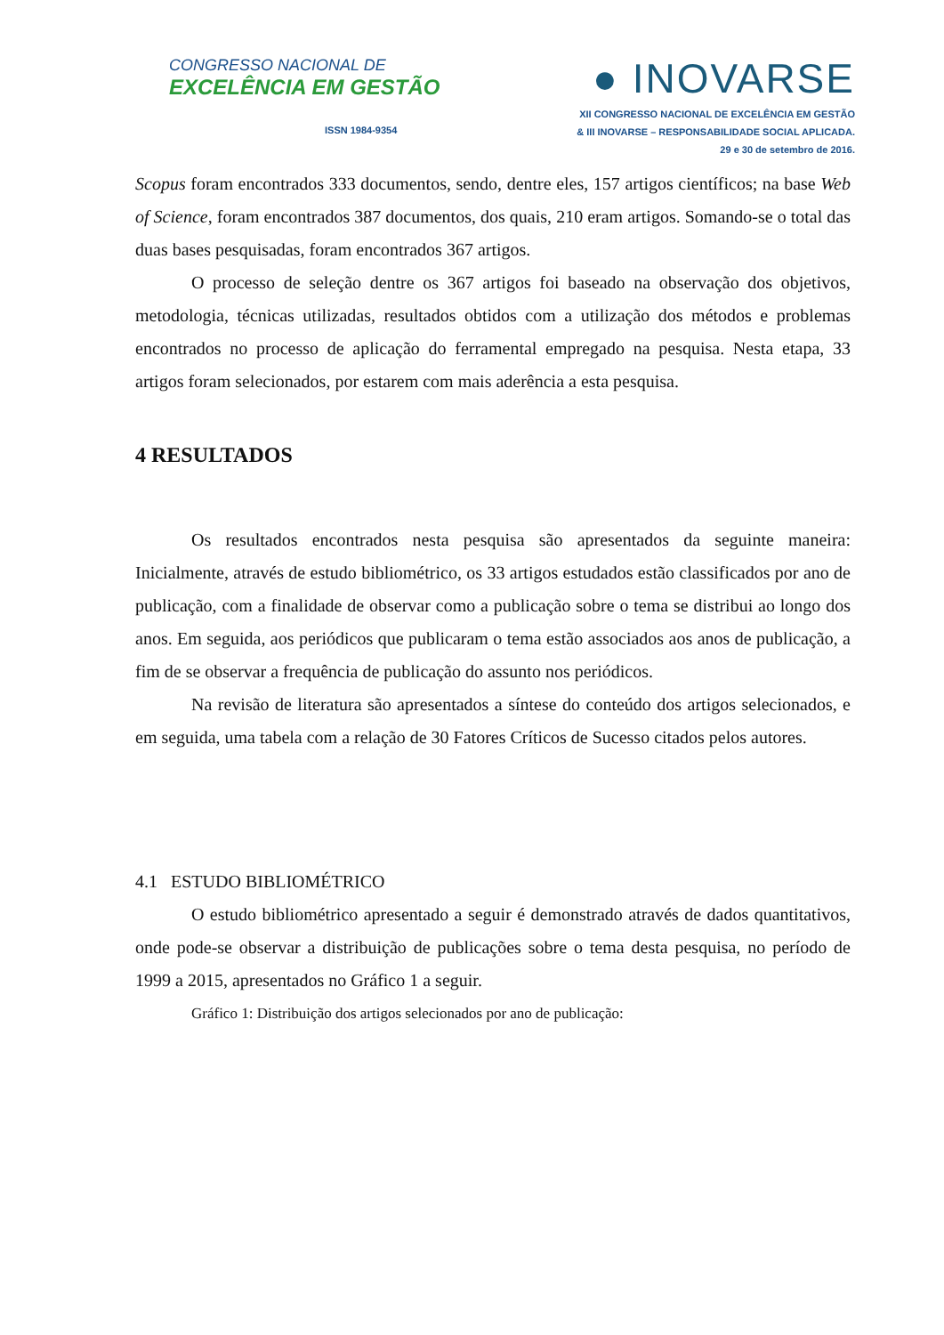CONGRESSO NACIONAL DE
EXCELÊNCIA EM GESTÃO
ISSN 1984-9354
● INOVARSE
XII CONGRESSO NACIONAL DE EXCELÊNCIA EM GESTÃO
& III INOVARSE – RESPONSABILIDADE SOCIAL APLICADA.
29 e 30 de setembro de 2016.
Scopus foram encontrados 333 documentos, sendo, dentre eles, 157 artigos científicos; na base Web of Science, foram encontrados 387 documentos, dos quais, 210 eram artigos. Somando-se o total das duas bases pesquisadas, foram encontrados 367 artigos.
O processo de seleção dentre os 367 artigos foi baseado na observação dos objetivos, metodologia, técnicas utilizadas, resultados obtidos com a utilização dos métodos e problemas encontrados no processo de aplicação do ferramental empregado na pesquisa. Nesta etapa, 33 artigos foram selecionados, por estarem com mais aderência a esta pesquisa.
4 RESULTADOS
Os resultados encontrados nesta pesquisa são apresentados da seguinte maneira: Inicialmente, através de estudo bibliométrico, os 33 artigos estudados estão classificados por ano de publicação, com a finalidade de observar como a publicação sobre o tema se distribui ao longo dos anos. Em seguida, aos periódicos que publicaram o tema estão associados aos anos de publicação, a fim de se observar a frequência de publicação do assunto nos periódicos.
Na revisão de literatura são apresentados a síntese do conteúdo dos artigos selecionados, e em seguida, uma tabela com a relação de 30 Fatores Críticos de Sucesso citados pelos autores.
4.1 ESTUDO BIBLIOMÉTRICO
O estudo bibliométrico apresentado a seguir é demonstrado através de dados quantitativos, onde pode-se observar a distribuição de publicações sobre o tema desta pesquisa, no período de 1999 a 2015, apresentados no Gráfico 1 a seguir.
Gráfico 1: Distribuição dos artigos selecionados por ano de publicação: